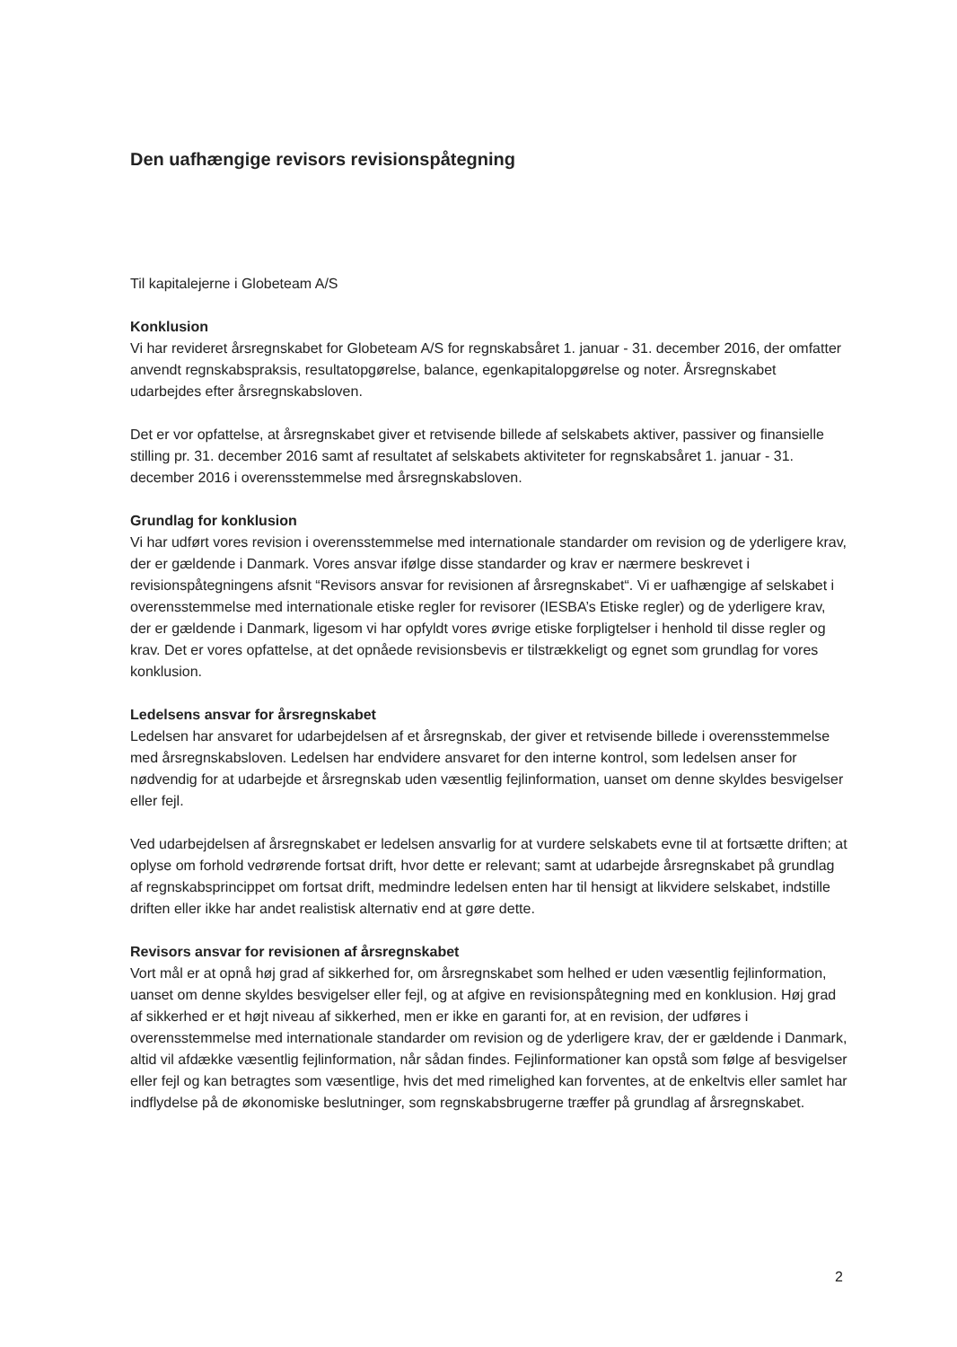Den uafhængige revisors revisionspåtegning
Til kapitalejerne i Globeteam A/S
Konklusion
Vi har revideret årsregnskabet for Globeteam A/S for regnskabsåret 1. januar - 31. december 2016, der omfatter anvendt regnskabspraksis, resultatopgørelse, balance, egenkapitalopgørelse og noter. Årsregnskabet udarbejdes efter årsregnskabsloven.
Det er vor opfattelse, at årsregnskabet giver et retvisende billede af selskabets aktiver, passiver og finansielle stilling pr. 31. december 2016 samt af resultatet af selskabets aktiviteter for regnskabsåret 1. januar - 31. december 2016 i overensstemmelse med årsregnskabsloven.
Grundlag for konklusion
Vi har udført vores revision i overensstemmelse med internationale standarder om revision og de yderligere krav, der er gældende i Danmark. Vores ansvar ifølge disse standarder og krav er nærmere beskrevet i revisionspåtegningens afsnit “Revisors ansvar for revisionen af årsregnskabet“. Vi er uafhængige af selskabet i overensstemmelse med internationale etiske regler for revisorer (IESBA’s Etiske regler) og de yderligere krav, der er gældende i Danmark, ligesom vi har opfyldt vores øvrige etiske forpligtelser i henhold til disse regler og krav. Det er vores opfattelse, at det opnåede revisionsbevis er tilstrækkeligt og egnet som grundlag for vores konklusion.
Ledelsens ansvar for årsregnskabet
Ledelsen har ansvaret for udarbejdelsen af et årsregnskab, der giver et retvisende billede i overensstemmelse med årsregnskabsloven. Ledelsen har endvidere ansvaret for den interne kontrol, som ledelsen anser for nødvendig for at udarbejde et årsregnskab uden væsentlig fejlinformation, uanset om denne skyldes besvigelser eller fejl.
Ved udarbejdelsen af årsregnskabet er ledelsen ansvarlig for at vurdere selskabets evne til at fortsætte driften; at oplyse om forhold vedrørende fortsat drift, hvor dette er relevant; samt at udarbejde årsregnskabet på grundlag af regnskabsprincippet om fortsat drift, medmindre ledelsen enten har til hensigt at likvidere selskabet, indstille driften eller ikke har andet realistisk alternativ end at gøre dette.
Revisors ansvar for revisionen af årsregnskabet
Vort mål er at opnå høj grad af sikkerhed for, om årsregnskabet som helhed er uden væsentlig fejlinformation, uanset om denne skyldes besvigelser eller fejl, og at afgive en revisionspåtegning med en konklusion. Høj grad af sikkerhed er et højt niveau af sikkerhed, men er ikke en garanti for, at en revision, der udføres i overensstemmelse med internationale standarder om revision og de yderligere krav, der er gældende i Danmark, altid vil afdække væsentlig fejlinformation, når sådan findes. Fejlinformationer kan opstå som følge af besvigelser eller fejl og kan betragtes som væsentlige, hvis det med rimelighed kan forventes, at de enkeltvis eller samlet har indflydelse på de økonomiske beslutninger, som regnskabsbrugerne træffer på grundlag af årsregnskabet.
2